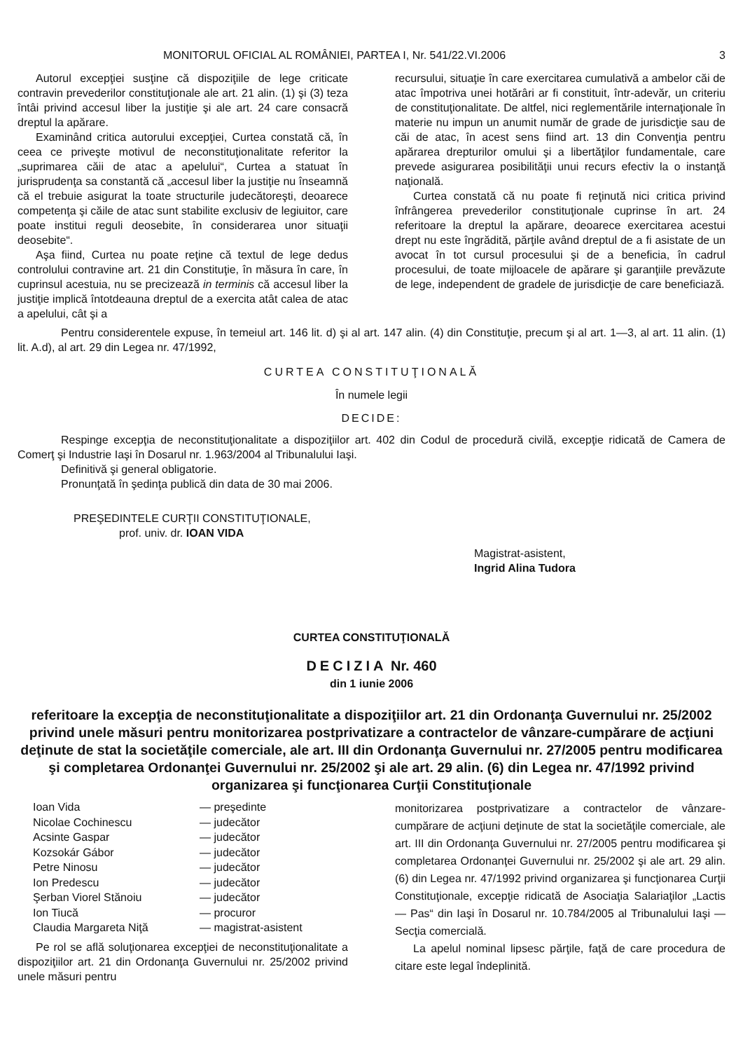MONITORUL OFICIAL AL ROMÂNIEI, PARTEA I, Nr. 541/22.VI.2006 3
Autorul excepţiei susţine că dispoziţiile de lege criticate contravin prevederilor constituţionale ale art. 21 alin. (1) şi (3) teza întâi privind accesul liber la justiţie şi ale art. 24 care consacră dreptul la apărare.
Examinând critica autorului excepţiei, Curtea constată că, în ceea ce priveşte motivul de neconstituţionalitate referitor la „suprimarea căii de atac a apelului“, Curtea a statuat în jurisprudenţa sa constantă că „accesul liber la justiţie nu înseamnă că el trebuie asigurat la toate structurile judecătoreşti, deoarece competenţa şi căile de atac sunt stabilite exclusiv de legiuitor, care poate institui reguli deosebite, în considerarea unor situaţii deosebite“.
Aşa fiind, Curtea nu poate reţine că textul de lege dedus controlului contravine art. 21 din Constituţie, în măsura în care, în cuprinsul acestuia, nu se precizează in terminis că accesul liber la justiţie implică întotdeauna dreptul de a exercita atât calea de atac a apelului, cât şi a
recursului, situaţie în care exercitarea cumulativă a ambelor căi de atac împotriva unei hotărâri ar fi constituit, într-adevăr, un criteriu de constituţionalitate. De altfel, nici reglementările internaţionale în materie nu impun un anumit număr de grade de jurisdicţie sau de căi de atac, în acest sens fiind art. 13 din Convenţia pentru apărarea drepturilor omului şi a libertăţilor fundamentale, care prevede asigurarea posibilităţii unui recurs efectiv la o instanţă naţională.
Curtea constată că nu poate fi reţinută nici critica privind înfrângerea prevederilor constituţionale cuprinse în art. 24 referitoare la dreptul la apărare, deoarece exercitarea acestui drept nu este îngrădită, părţile având dreptul de a fi asistate de un avocat în tot cursul procesului şi de a beneficia, în cadrul procesului, de toate mijloacele de apărare şi garanţiile prevăzute de lege, independent de gradele de jurisdicţie de care beneficiază.
Pentru considerentele expuse, în temeiul art. 146 lit. d) şi al art. 147 alin. (4) din Constituţie, precum şi al art. 1—3, al art. 11 alin. (1) lit. A.d), al art. 29 din Legea nr. 47/1992,
CURTEA CONSTITUŢIONALĂ
În numele legii
DECIDE:
Respinge excepţia de neconstituţionalitate a dispoziţiilor art. 402 din Codul de procedură civilă, excepţie ridicată de Camera de Comerţ şi Industrie Iaşi în Dosarul nr. 1.963/2004 al Tribunalului Iaşi.
Definitivă şi general obligatorie.
Pronunţată în şedinţa publică din data de 30 mai 2006.
PREŞEDINTELE CURŢII CONSTITUŢIONALE,
prof. univ. dr. IOAN VIDA
Magistrat-asistent,
Ingrid Alina Tudora
CURTEA CONSTITUŢIONALĂ
DECIZIA Nr. 460
din 1 iunie 2006
referitoare la excepţia de neconstituţionalitate a dispoziţiilor art. 21 din Ordonanţa Guvernului nr. 25/2002 privind unele măsuri pentru monitorizarea postprivatizare a contractelor de vânzare-cumpărare de acţiuni deţinute de stat la societăţile comerciale, ale art. III din Ordonanţa Guvernului nr. 27/2005 pentru modificarea şi completarea Ordonanţei Guvernului nr. 25/2002 şi ale art. 29 alin. (6) din Legea nr. 47/1992 privind organizarea şi funcţionarea Curţii Constituţionale
| Ioan Vida | — preşedinte |
| Nicolae Cochinescu | — judecător |
| Acsinte Gaspar | — judecător |
| Kozsokár Gábor | — judecător |
| Petre Ninosu | — judecător |
| Ion Predescu | — judecător |
| Şerban Viorel Stănoiu | — judecător |
| Ion Tiucă | — procuror |
| Claudia Margareta Niţă | — magistrat-asistent |
Pe rol se află soluţionarea excepţiei de neconstituţionalitate a dispoziţiilor art. 21 din Ordonanţa Guvernului nr. 25/2002 privind unele măsuri pentru
monitorizarea postprivatizare a contractelor de vânzare-cumpărare de acţiuni deţinute de stat la societăţile comerciale, ale art. III din Ordonanţa Guvernului nr. 27/2005 pentru modificarea şi completarea Ordonanţei Guvernului nr. 25/2002 şi ale art. 29 alin. (6) din Legea nr. 47/1992 privind organizarea şi funcţionarea Curţii Constituţionale, excepţie ridicată de Asociaţia Salariaţilor „Lactis — Pas“ din Iaşi în Dosarul nr. 10.784/2005 al Tribunalului Iaşi — Secţia comercială.
La apelul nominal lipsesc părţile, faţă de care procedura de citare este legal îndeplinită.